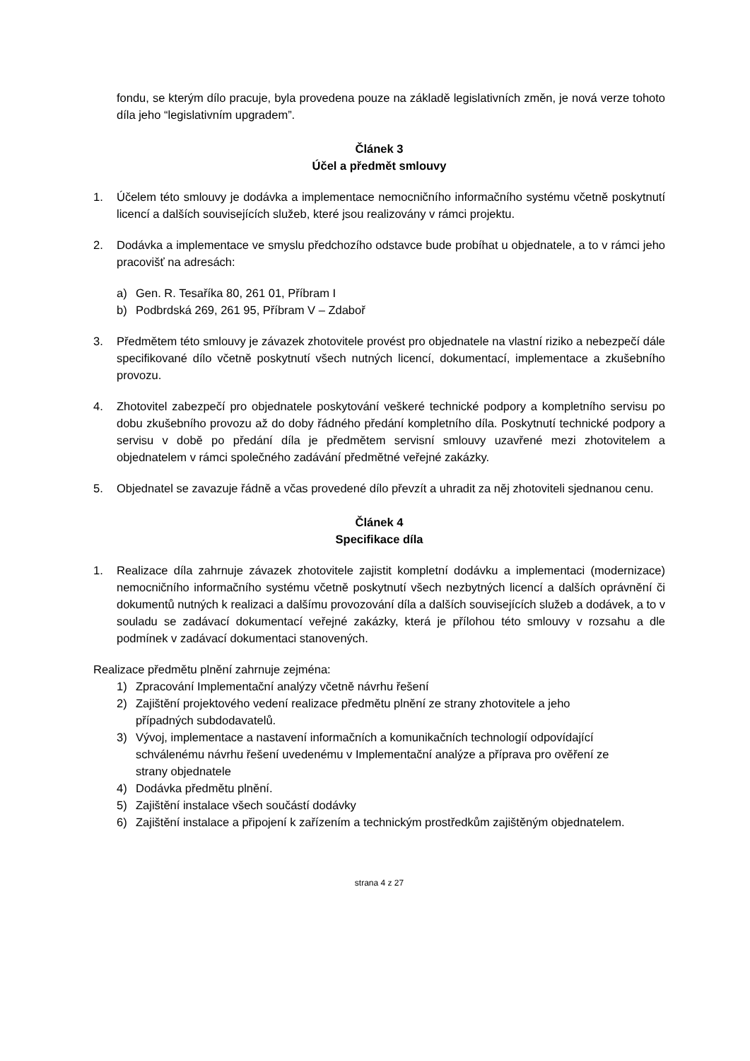fondu, se kterým dílo pracuje, byla provedena pouze na základě legislativních změn, je nová verze tohoto díla jeho “legislativním upgradem”.
Článek 3
Účel a předmět smlouvy
1. Účelem této smlouvy je dodávka a implementace nemocničního informačního systému včetně poskytnutí licencí a dalších souvisejících služeb, které jsou realizovány v rámci projektu.
2. Dodávka a implementace ve smyslu předchozího odstavce bude probíhat u objednatele, a to v rámci jeho pracovišť na adresách:
a) Gen. R. Tesaříka 80, 261 01, Příbram I
b) Podbrdská 269, 261 95, Příbram V – Zdaboř
3. Předmětem této smlouvy je závazek zhotovitele provést pro objednatele na vlastní riziko a nebezpečí dále specifikované dílo včetně poskytnutí všech nutných licencí, dokumentací, implementace a zkušebního provozu.
4. Zhotovitel zabezpečí pro objednatele poskytování veškeré technické podpory a kompletního servisu po dobu zkušebního provozu až do doby řádného předání kompletního díla. Poskytnutí technické podpory a servisu v době po předání díla je předmětem servisní smlouvy uzavřené mezi zhotovitelem a objednatelem v rámci společného zadávání předmětné veřejné zakázky.
5. Objednatel se zavazuje řádně a včas provedené dílo převzít a uhradit za něj zhotoviteli sjednanou cenu.
Článek 4
Specifikace díla
1. Realizace díla zahrnuje závazek zhotovitele zajistit kompletní dodávku a implementaci (modernizace) nemocničního informačního systému včetně poskytnutí všech nezbytných licencí a dalších oprávnění či dokumentů nutných k realizaci a dalšímu provozování díla a dalších souvisejících služeb a dodávek, a to v souladu se zadávací dokumentací veřejné zakázky, která je přílohou této smlouvy v rozsahu a dle podmínek v zadávací dokumentaci stanovených.
Realizace předmětu plnění zahrnuje zejména:
1) Zpracování Implementační analýzy včetně návrhu řešení
2) Zajištění projektového vedení realizace předmětu plnění ze strany zhotovitele a jeho případných subdodavatelů.
3) Vývoj, implementace a nastavení informačních a komunikačních technologií odpovídající schválenému návrhu řešení uvedenému v Implementační analýze a příprava pro ověření ze strany objednatele
4) Dodávka předmětu plnění.
5) Zajištění instalace všech součástí dodávky
6) Zajištění instalace a připojení k zařízením a technickým prostředkům zajištěným objednatelem.
strana 4 z 27